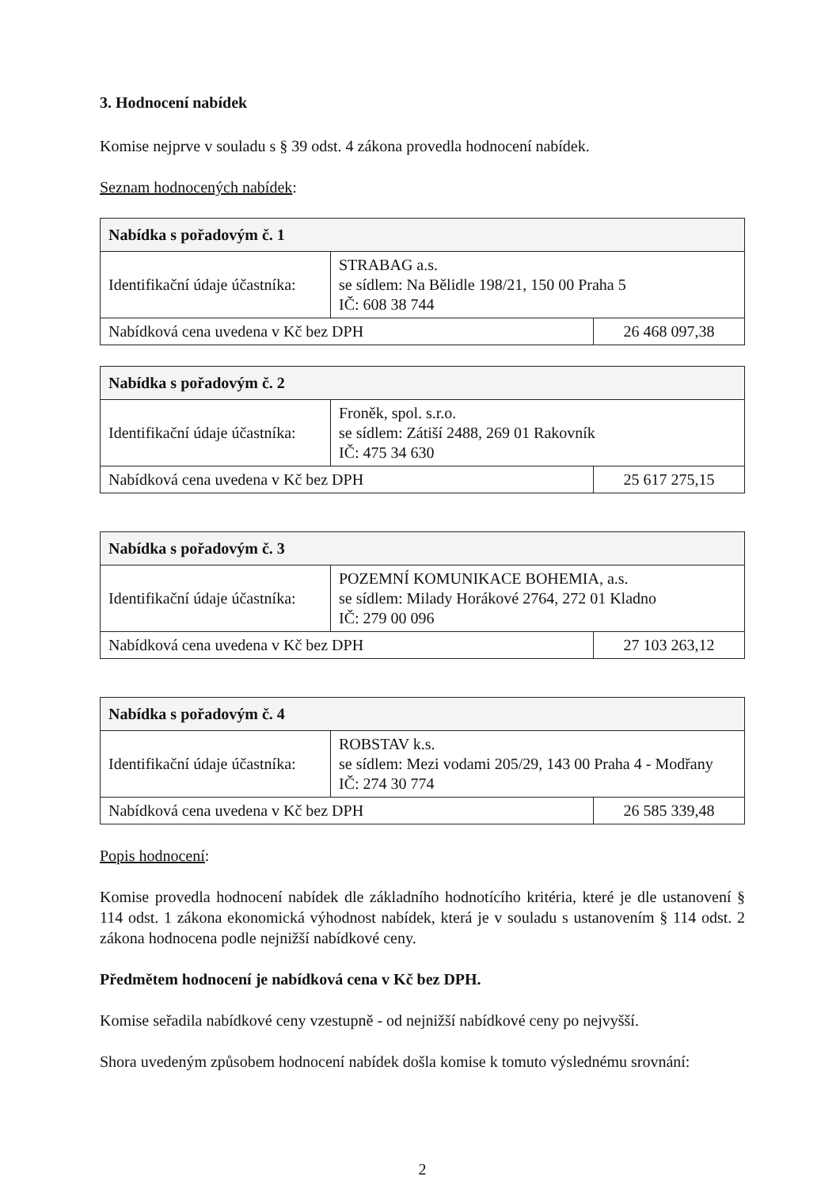3. Hodnocení nabídek
Komise nejprve v souladu s § 39 odst. 4 zákona provedla hodnocení nabídek.
Seznam hodnocených nabídek:
| Nabídka s pořadovým č. 1 | | |
| Identifikační údaje účastníka: | STRABAG a.s. se sídlem: Na Bělidle 198/21, 150 00 Praha 5 IČ: 608 38 744 | |
| Nabídková cena uvedena v Kč bez DPH | | 26 468 097,38 |
| Nabídka s pořadovým č. 2 | | |
| Identifikační údaje účastníka: | Froněk, spol. s.r.o. se sídlem: Zátiší 2488, 269 01 Rakovník IČ: 475 34 630 | |
| Nabídková cena uvedena v Kč bez DPH | | 25 617 275,15 |
| Nabídka s pořadovým č. 3 | | |
| Identifikační údaje účastníka: | POZEMNÍ KOMUNIKACE BOHEMIA, a.s. se sídlem: Milady Horákové 2764, 272 01 Kladno IČ: 279 00 096 | |
| Nabídková cena uvedena v Kč bez DPH | | 27 103 263,12 |
| Nabídka s pořadovým č. 4 | | |
| Identifikační údaje účastníka: | ROBSTAV k.s. se sídlem: Mezi vodami 205/29, 143 00 Praha 4 - Modřany IČ: 274 30 774 | |
| Nabídková cena uvedena v Kč bez DPH | | 26 585 339,48 |
Popis hodnocení:
Komise provedla hodnocení nabídek dle základního hodnotícího kritéria, které je dle ustanovení § 114 odst. 1 zákona ekonomická výhodnost nabídek, která je v souladu s ustanovením § 114 odst. 2 zákona hodnocena podle nejnižší nabídkové ceny.
Předmětem hodnocení je nabídková cena v Kč bez DPH.
Komise seřadila nabídkové ceny vzestupně - od nejnižší nabídkové ceny po nejvyšší.
Shora uvedeným způsobem hodnocení nabídek došla komise k tomuto výslednému srovnání:
2